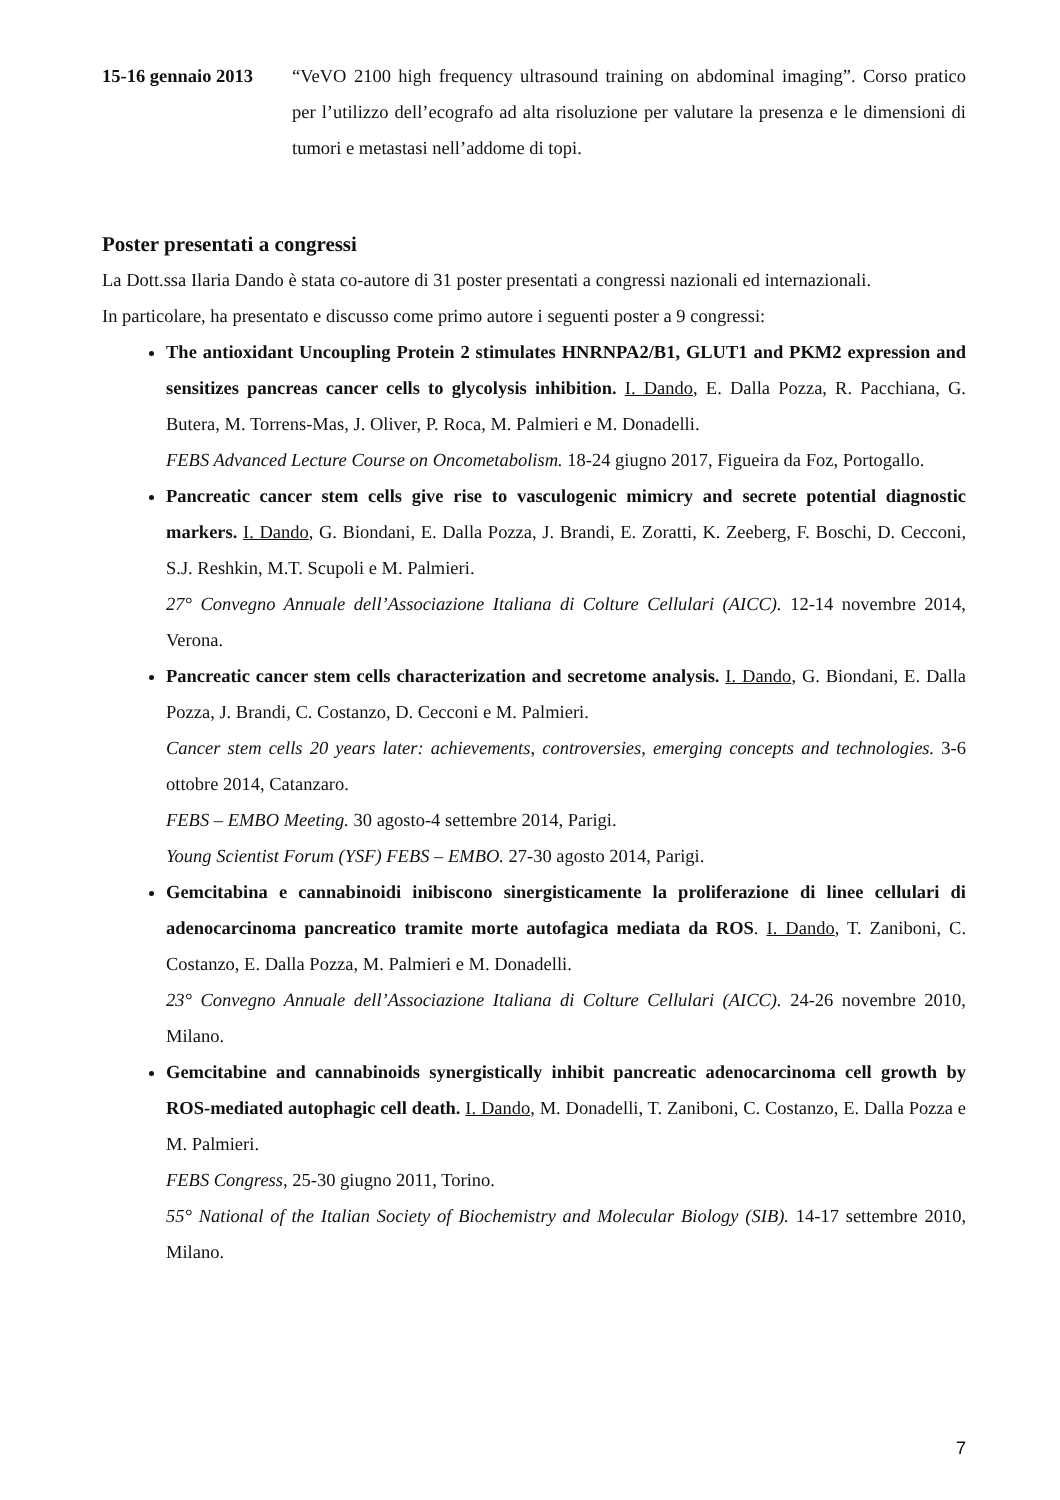15-16 gennaio 2013
“VeVO 2100 high frequency ultrasound training on abdominal imaging”. Corso pratico per l’utilizzo dell’ecografo ad alta risoluzione per valutare la presenza e le dimensioni di tumori e metastasi nell’addome di topi.
Poster presentati a congressi
La Dott.ssa Ilaria Dando è stata co-autore di 31 poster presentati a congressi nazionali ed internazionali.
In particolare, ha presentato e discusso come primo autore i seguenti poster a 9 congressi:
The antioxidant Uncoupling Protein 2 stimulates HNRNPA2/B1, GLUT1 and PKM2 expression and sensitizes pancreas cancer cells to glycolysis inhibition. I. Dando, E. Dalla Pozza, R. Pacchiana, G. Butera, M. Torrens-Mas, J. Oliver, P. Roca, M. Palmieri e M. Donadelli.
FEBS Advanced Lecture Course on Oncometabolism. 18-24 giugno 2017, Figueira da Foz, Portogallo.
Pancreatic cancer stem cells give rise to vasculogenic mimicry and secrete potential diagnostic markers. I. Dando, G. Biondani, E. Dalla Pozza, J. Brandi, E. Zoratti, K. Zeeberg, F. Boschi, D. Cecconi, S.J. Reshkin, M.T. Scupoli e M. Palmieri.
27° Convegno Annuale dell’Associazione Italiana di Colture Cellulari (AICC). 12-14 novembre 2014, Verona.
Pancreatic cancer stem cells characterization and secretome analysis. I. Dando, G. Biondani, E. Dalla Pozza, J. Brandi, C. Costanzo, D. Cecconi e M. Palmieri.
Cancer stem cells 20 years later: achievements, controversies, emerging concepts and technologies. 3-6 ottobre 2014, Catanzaro.
FEBS – EMBO Meeting. 30 agosto-4 settembre 2014, Parigi.
Young Scientist Forum (YSF) FEBS – EMBO. 27-30 agosto 2014, Parigi.
Gemcitabina e cannabinoidi inibiscono sinergisticamente la proliferazione di linee cellulari di adenocarcinoma pancreatico tramite morte autofagica mediata da ROS. I. Dando, T. Zaniboni, C. Costanzo, E. Dalla Pozza, M. Palmieri e M. Donadelli.
23° Convegno Annuale dell’Associazione Italiana di Colture Cellulari (AICC). 24-26 novembre 2010, Milano.
Gemcitabine and cannabinoids synergistically inhibit pancreatic adenocarcinoma cell growth by ROS-mediated autophagic cell death. I. Dando, M. Donadelli, T. Zaniboni, C. Costanzo, E. Dalla Pozza e M. Palmieri.
FEBS Congress, 25-30 giugno 2011, Torino.
55° National of the Italian Society of Biochemistry and Molecular Biology (SIB). 14-17 settembre 2010, Milano.
7